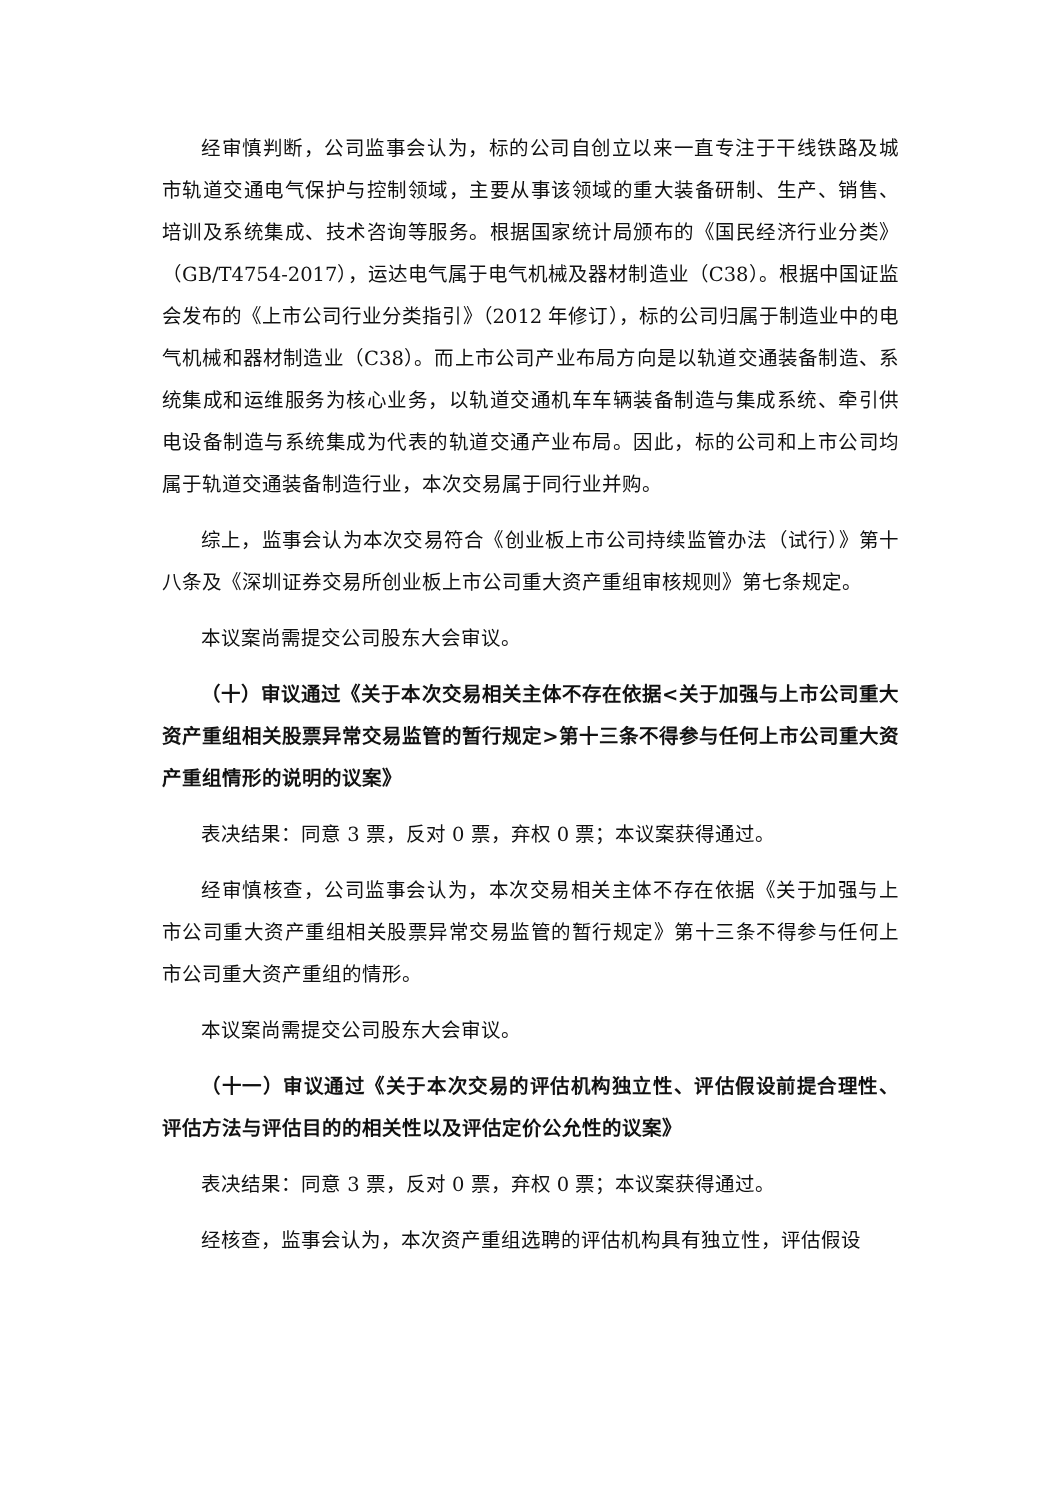经审慎判断，公司监事会认为，标的公司自创立以来一直专注于干线铁路及城市轨道交通电气保护与控制领域，主要从事该领域的重大装备研制、生产、销售、培训及系统集成、技术咨询等服务。根据国家统计局颁布的《国民经济行业分类》（GB/T4754-2017），运达电气属于电气机械及器材制造业（C38）。根据中国证监会发布的《上市公司行业分类指引》（2012 年修订），标的公司归属于制造业中的电气机械和器材制造业（C38）。而上市公司产业布局方向是以轨道交通装备制造、系统集成和运维服务为核心业务，以轨道交通机车车辆装备制造与集成系统、牵引供电设备制造与系统集成为代表的轨道交通产业布局。因此，标的公司和上市公司均属于轨道交通装备制造行业，本次交易属于同行业并购。
综上，监事会认为本次交易符合《创业板上市公司持续监管办法（试行）》第十八条及《深圳证券交易所创业板上市公司重大资产重组审核规则》第七条规定。
本议案尚需提交公司股东大会审议。
（十）审议通过《关于本次交易相关主体不存在依据<关于加强与上市公司重大资产重组相关股票异常交易监管的暂行规定>第十三条不得参与任何上市公司重大资产重组情形的说明的议案》
表决结果：同意 3 票，反对 0 票，弃权 0 票；本议案获得通过。
经审慎核查，公司监事会认为，本次交易相关主体不存在依据《关于加强与上市公司重大资产重组相关股票异常交易监管的暂行规定》第十三条不得参与任何上市公司重大资产重组的情形。
本议案尚需提交公司股东大会审议。
（十一）审议通过《关于本次交易的评估机构独立性、评估假设前提合理性、评估方法与评估目的的相关性以及评估定价公允性的议案》
表决结果：同意 3 票，反对 0 票，弃权 0 票；本议案获得通过。
经核查，监事会认为，本次资产重组选聘的评估机构具有独立性，评估假设